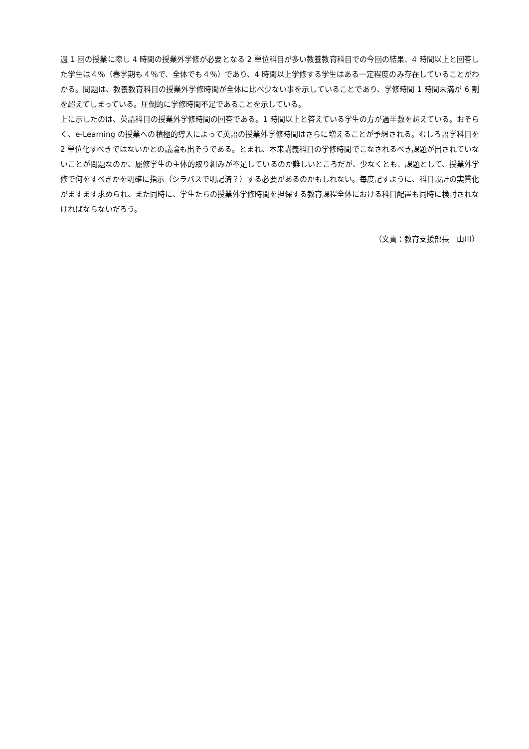週 1 回の授業に際し 4 時間の授業外学修が必要となる 2 単位科目が多い教養教育科目での今回の結果、4 時間以上と回答した学生は４％（春学期も４％で、全体でも４％）であり、4 時間以上学修する学生はある一定程度のみ存在していることがわかる。問題は、教養教育科目の授業外学修時間が全体に比べ少ない事を示していることであり、学修時間 1 時間未満が 6 割を超えてしまっている。圧倒的に学修時間不足であることを示している。
上に示したのは、英語科目の授業外学修時間の回答である。1 時間以上と答えている学生の方が過半数を超えている。おそらく、e-Learning の授業への積極的導入によって英語の授業外学修時間はさらに増えることが予想される。むしろ語学科目を 2 単位化すべきではないかとの議論も出そうである。とまれ、本来講義科目の学修時間でこなされるべき課題が出されていないことが問題なのか、履修学生の主体的取り組みが不足しているのか難しいところだが、少なくとも、課題として、授業外学修で何をすべきかを明確に指示（シラバスで明記済？）する必要があるのかもしれない。毎度記すように、科目設計の実質化がますます求められ、また同時に、学生たちの授業外学修時間を担保する教育課程全体における科目配置も同時に検討されなければならないだろう。
（文責：教育支援部長　山川）